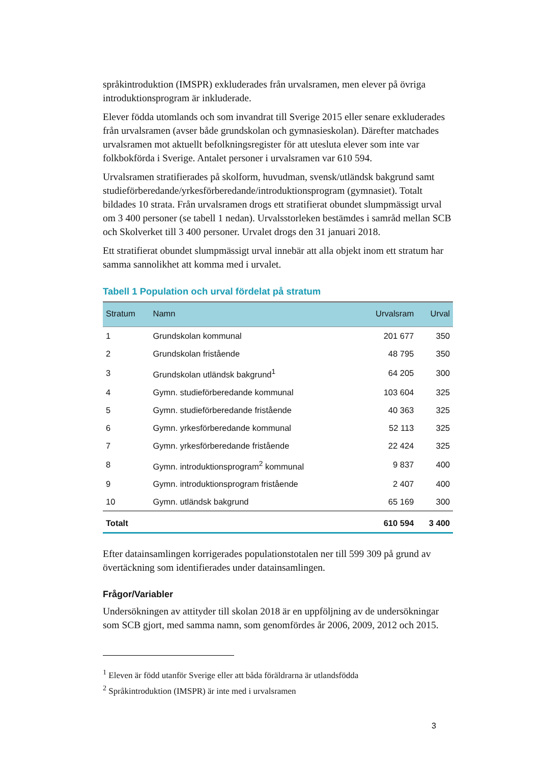språkintroduktion (IMSPR) exkluderades från urvalsramen, men elever på övriga introduktionsprogram är inkluderade.
Elever födda utomlands och som invandrat till Sverige 2015 eller senare exkluderades från urvalsramen (avser både grundskolan och gymnasieskolan). Därefter matchades urvalsramen mot aktuellt befolkningsregister för att utesluta elever som inte var folkbokförda i Sverige. Antalet personer i urvalsramen var 610 594.
Urvalsramen stratifierades på skolform, huvudman, svensk/utländsk bakgrund samt studieförberedande/yrkesförberedande/introduktionsprogram (gymnasiet). Totalt bildades 10 strata. Från urvalsramen drogs ett stratifierat obundet slumpmässigt urval om 3 400 personer (se tabell 1 nedan). Urvalsstorleken bestämdes i samråd mellan SCB och Skolverket till 3 400 personer. Urvalet drogs den 31 januari 2018.
Ett stratifierat obundet slumpmässigt urval innebär att alla objekt inom ett stratum har samma sannolikhet att komma med i urvalet.
Tabell 1 Population och urval fördelat på stratum
| Stratum | Namn | Urvalsram | Urval |
| --- | --- | --- | --- |
| 1 | Grundskolan kommunal | 201 677 | 350 |
| 2 | Grundskolan fristående | 48 795 | 350 |
| 3 | Grundskolan utländsk bakgrund<sup>1</sup> | 64 205 | 300 |
| 4 | Gymn. studieförberedande kommunal | 103 604 | 325 |
| 5 | Gymn. studieförberedande fristående | 40 363 | 325 |
| 6 | Gymn. yrkesförberedande kommunal | 52 113 | 325 |
| 7 | Gymn. yrkesförberedande fristående | 22 424 | 325 |
| 8 | Gymn. introduktionsprogram<sup>2</sup> kommunal | 9 837 | 400 |
| 9 | Gymn. introduktionsprogram fristående | 2 407 | 400 |
| 10 | Gymn. utländsk bakgrund | 65 169 | 300 |
| Totalt | | 610 594 | 3 400 |
Efter datainsamlingen korrigerades populationstotalen ner till 599 309 på grund av övertäckning som identifierades under datainsamlingen.
Frågor/Variabler
Undersökningen av attityder till skolan 2018 är en uppföljning av de undersökningar som SCB gjort, med samma namn, som genomfördes år 2006, 2009, 2012 och 2015.
<sup>1</sup> Eleven är född utanför Sverige eller att båda föräldrarna är utlandsfödda
<sup>2</sup> Språkintroduktion (IMSPR) är inte med i urvalsramen
3